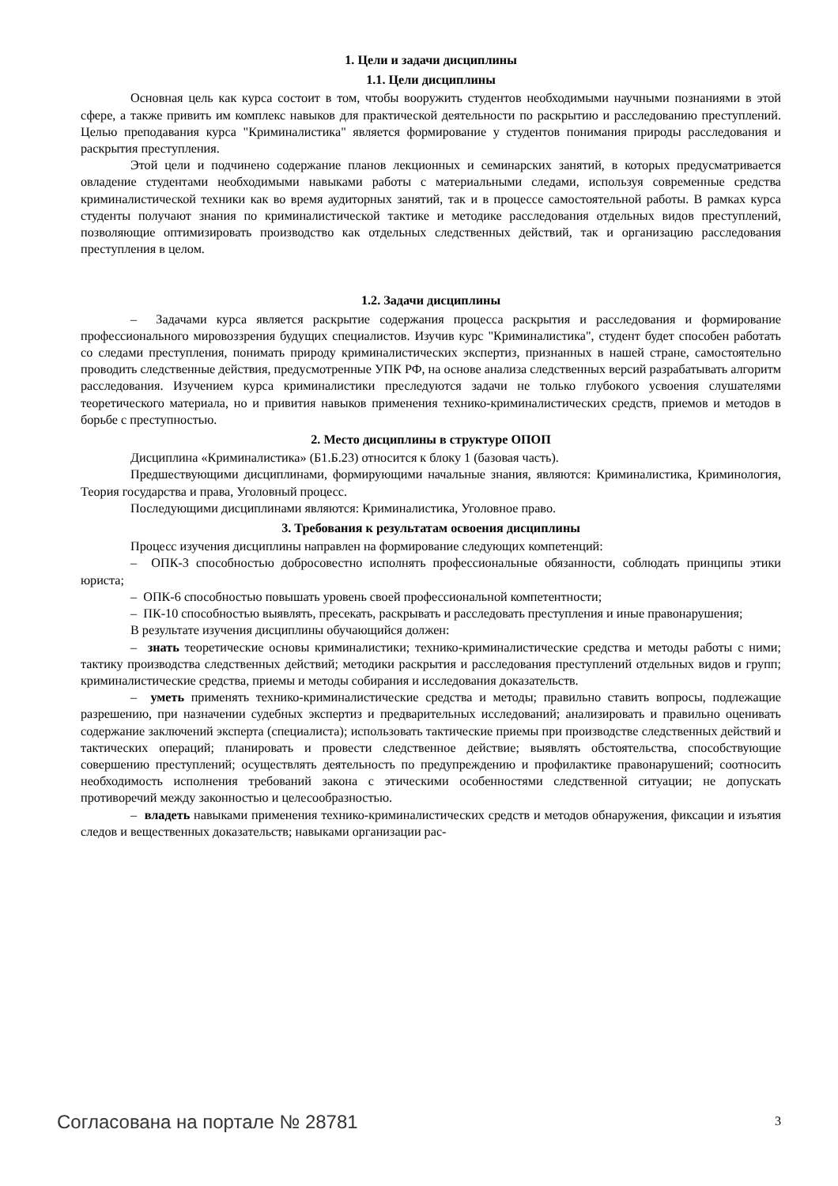1. Цели и задачи дисциплины
1.1. Цели дисциплины
Основная цель как курса состоит в том, чтобы вооружить студентов необходимыми научными познаниями в этой сфере, а также привить им комплекс навыков для практической деятельности по раскрытию и расследованию преступлений. Целью преподавания курса "Криминалистика" является формирование у студентов понимания природы расследования и раскрытия преступления.
Этой цели и подчинено содержание планов лекционных и семинарских занятий, в которых предусматривается овладение студентами необходимыми навыками работы с материальными следами, используя современные средства криминалистической техники как во время аудиторных занятий, так и в процессе самостоятельной работы. В рамках курса студенты получают знания по криминалистической тактике и методике расследования отдельных видов преступлений, позволяющие оптимизировать производство как отдельных следственных действий, так и организацию расследования преступления в целом.
1.2. Задачи дисциплины
– Задачами курса является раскрытие содержания процесса раскрытия и расследования и формирование профессионального мировоззрения будущих специалистов. Изучив курс "Криминалистика", студент будет способен работать со следами преступления, понимать природу криминалистических экспертиз, признанных в нашей стране, самостоятельно проводить следственные действия, предусмотренные УПК РФ, на основе анализа следственных версий разрабатывать алгоритм расследования. Изучением курса криминалистики преследуются задачи не только глубокого усвоения слушателями теоретического материала, но и привития навыков применения технико-криминалистических средств, приемов и методов в борьбе с преступностью.
2. Место дисциплины в структуре ОПОП
Дисциплина «Криминалистика» (Б1.Б.23) относится к блоку 1 (базовая часть).
Предшествующими дисциплинами, формирующими начальные знания, являются: Криминалистика, Криминология, Теория государства и права, Уголовный процесс.
Последующими дисциплинами являются: Криминалистика, Уголовное право.
3. Требования к результатам освоения дисциплины
Процесс изучения дисциплины направлен на формирование следующих компетенций:
– ОПК-3 способностью добросовестно исполнять профессиональные обязанности, соблюдать принципы этики юриста;
– ОПК-6 способностью повышать уровень своей профессиональной компетентности;
– ПК-10 способностью выявлять, пресекать, раскрывать и расследовать преступления и иные правонарушения;
В результате изучения дисциплины обучающийся должен:
– знать теоретические основы криминалистики; технико-криминалистические средства и методы работы с ними; тактику производства следственных действий; методики раскрытия и расследования преступлений отдельных видов и групп; криминалистические средства, приемы и методы собирания и исследования доказательств.
– уметь применять технико-криминалистические средства и методы; правильно ставить вопросы, подлежащие разрешению, при назначении судебных экспертиз и предварительных исследований; анализировать и правильно оценивать содержание заключений эксперта (специалиста); использовать тактические приемы при производстве следственных действий и тактических операций; планировать и провести следственное действие; выявлять обстоятельства, способствующие совершению преступлений; осуществлять деятельность по предупреждению и профилактике правонарушений; соотносить необходимость исполнения требований закона с этическими особенностями следственной ситуации; не допускать противоречий между законностью и целесообразностью.
– владеть навыками применения технико-криминалистических средств и методов обнаружения, фиксации и изъятия следов и вещественных доказательств; навыками организации рас-
Согласована на портале № 28781 3